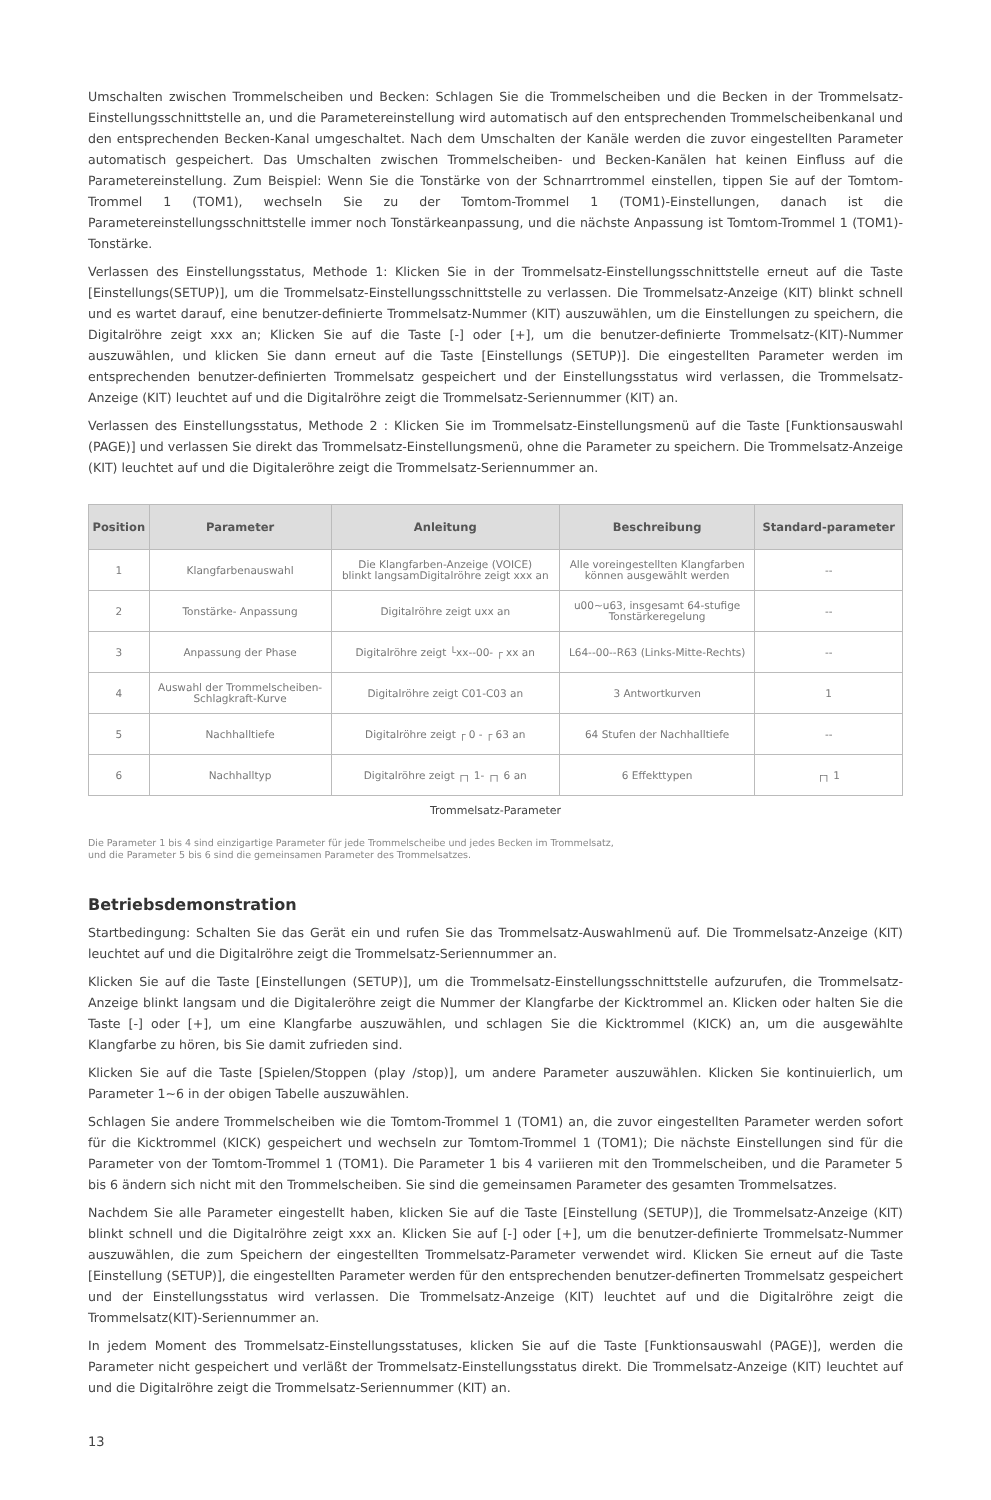Umschalten zwischen Trommelscheiben und Becken: Schlagen Sie die Trommelscheiben und die Becken in der Trommelsatz-Einstellungsschnittstelle an, und die Parametereinstellung wird automatisch auf den entsprechenden Trommelscheibenkanal und den entsprechenden Becken-Kanal umgeschaltet. Nach dem Umschalten der Kanäle werden die zuvor eingestellten Parameter automatisch gespeichert. Das Umschalten zwischen Trommelscheiben- und Becken-Kanälen hat keinen Einfluss auf die Parametereinstellung. Zum Beispiel: Wenn Sie die Tonstärke von der Schnarrtrommel einstellen, tippen Sie auf der Tomtom-Trommel 1 (TOM1), wechseln Sie zu der Tomtom-Trommel 1 (TOM1)-Einstellungen, danach ist die Parametereinstellungsschnittstelle immer noch Tonstärkeanpassung, und die nächste Anpassung ist Tomtom-Trommel 1 (TOM1)-Tonstärke.
Verlassen des Einstellungsstatus, Methode 1: Klicken Sie in der Trommelsatz-Einstellungsschnittstelle erneut auf die Taste [Einstellungs(SETUP)], um die Trommelsatz-Einstellungsschnittstelle zu verlassen. Die Trommelsatz-Anzeige (KIT) blinkt schnell und es wartet darauf, eine benutzer-definierte Trommelsatz-Nummer (KIT) auszuwählen, um die Einstellungen zu speichern, die Digitalröhre zeigt xxx an; Klicken Sie auf die Taste [-] oder [+], um die benutzer-definierte Trommelsatz-(KIT)-Nummer auszuwählen, und klicken Sie dann erneut auf die Taste [Einstellungs (SETUP)]. Die eingestellten Parameter werden im entsprechenden benutzer-definierten Trommelsatz gespeichert und der Einstellungsstatus wird verlassen, die Trommelsatz-Anzeige (KIT) leuchtet auf und die Digitalröhre zeigt die Trommelsatz-Seriennummer (KIT) an.
Verlassen des Einstellungsstatus, Methode 2 : Klicken Sie im Trommelsatz-Einstellungsmenü auf die Taste [Funktionsauswahl (PAGE)] und verlassen Sie direkt das Trommelsatz-Einstellungsmenü, ohne die Parameter zu speichern. Die Trommelsatz-Anzeige (KIT) leuchtet auf und die Digitaleröhre zeigt die Trommelsatz-Seriennummer an.
| Position | Parameter | Anleitung | Beschreibung | Standard-parameter |
| --- | --- | --- | --- | --- |
| 1 | Klangfarbenauswahl | Die Klangfarben-Anzeige (VOICE) blinkt langsamDigitalröhre zeigt xxx an | Alle voreingestellten Klangfarben können ausgewählt werden | -- |
| 2 | Tonstärke- Anpassung | Digitalröhre zeigt uxx an | u00~u63, insgesamt 64-stufige Tonstärkeregelung | -- |
| 3 | Anpassung der Phase | Digitalröhre zeigt └xx--00- ┌ xx an | L64--00--R63 (Links-Mitte-Rechts) | -- |
| 4 | Auswahl der Trommelscheiben- Schlagkraft-Kurve | Digitalröhre zeigt C01-C03 an | 3 Antwortkurven | 1 |
| 5 | Nachhalltiefe | Digitalröhre zeigt ┌ 0 - ┌ 63 an | 64 Stufen der Nachhalltiefe | -- |
| 6 | Nachhalltyp | Digitalröhre zeigt ┌┐ 1- ┌┐ 6 an | 6 Effekttypen | ┌┐ 1 |
Trommelsatz-Parameter
Die Parameter 1 bis 4 sind einzigartige Parameter für jede Trommelscheibe und jedes Becken im Trommelsatz,
und die Parameter 5 bis 6 sind die gemeinsamen Parameter des Trommelsatzes.
Betriebsdemonstration
Startbedingung: Schalten Sie das Gerät ein und rufen Sie das Trommelsatz-Auswahlmenü auf. Die Trommelsatz-Anzeige (KIT) leuchtet auf und die Digitalröhre zeigt die Trommelsatz-Seriennummer an.
Klicken Sie auf die Taste [Einstellungen (SETUP)], um die Trommelsatz-Einstellungsschnittstelle aufzurufen, die Trommelsatz-Anzeige blinkt langsam und die Digitaleröhre zeigt die Nummer der Klangfarbe der Kicktrommel an. Klicken oder halten Sie die Taste [-] oder [+], um eine Klangfarbe auszuwählen, und schlagen Sie die Kicktrommel (KICK) an, um die ausgewählte Klangfarbe zu hören, bis Sie damit zufrieden sind.
Klicken Sie auf die Taste [Spielen/Stoppen (play /stop)], um andere Parameter auszuwählen. Klicken Sie kontinuierlich, um Parameter 1~6 in der obigen Tabelle auszuwählen.
Schlagen Sie andere Trommelscheiben wie die Tomtom-Trommel 1 (TOM1) an, die zuvor eingestellten Parameter werden sofort für die Kicktrommel (KICK) gespeichert und wechseln zur Tomtom-Trommel 1 (TOM1); Die nächste Einstellungen sind für die Parameter von der Tomtom-Trommel 1 (TOM1). Die Parameter 1 bis 4 variieren mit den Trommelscheiben, und die Parameter 5 bis 6 ändern sich nicht mit den Trommelscheiben. Sie sind die gemeinsamen Parameter des gesamten Trommelsatzes.
Nachdem Sie alle Parameter eingestellt haben, klicken Sie auf die Taste [Einstellung (SETUP)], die Trommelsatz-Anzeige (KIT) blinkt schnell und die Digitalröhre zeigt xxx an. Klicken Sie auf [-] oder [+], um die benutzer-definierte Trommelsatz-Nummer auszuwählen, die zum Speichern der eingestellten Trommelsatz-Parameter verwendet wird. Klicken Sie erneut auf die Taste [Einstellung (SETUP)], die eingestellten Parameter werden für den entsprechenden benutzer-definerten Trommelsatz gespeichert und der Einstellungsstatus wird verlassen. Die Trommelsatz-Anzeige (KIT) leuchtet auf und die Digitalröhre zeigt die Trommelsatz(KIT)-Seriennummer an.
In jedem Moment des Trommelsatz-Einstellungsstatuses, klicken Sie auf die Taste [Funktionsauswahl (PAGE)], werden die Parameter nicht gespeichert und verläßt der Trommelsatz-Einstellungsstatus direkt. Die Trommelsatz-Anzeige (KIT) leuchtet auf und die Digitalröhre zeigt die Trommelsatz-Seriennummer (KIT) an.
13